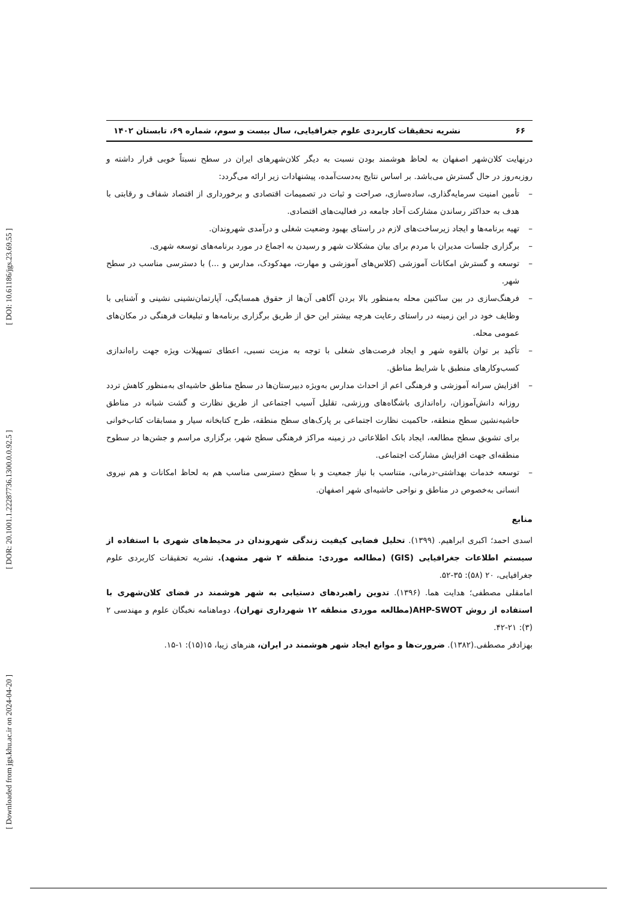[ DOI: 10.61186/jgs.23.69.55 ]
[ DOR: 20.1001.1.22287736.1300.0.0.92.5 ]
[ Downloaded from jgs.khu.ac.ir on 2024-04-20 ]
۶۶ نشریه تحقیقات کاربردی علوم جغرافیایی، سال بیست و سوم، شماره ۶۹، تابستان ۱۴۰۲
درنهایت کلان‌شهر اصفهان به لحاظ هوشمند بودن نسبت به دیگر کلان‌شهرهای ایران در سطح نسبتاً خوبی قرار داشته و روزبه‌روز در حال گسترش می‌باشد. بر اساس نتایج به‌دست‌آمده، پیشنهادات زیر ارائه می‌گردد:
– تأمین امنیت سرمایه‌گذاری، ساده‌سازی، صراحت و ثبات در تصمیمات اقتصادی و برخورداری از اقتصاد شفاف و رقابتی با هدف به حداکثر رساندن مشارکت آحاد جامعه در فعالیت‌های اقتصادی.
– تهیه برنامه‌ها و ایجاد زیرساخت‌های لازم در راستای بهبود وضعیت شغلی و درآمدی شهروندان.
– برگزاری جلسات مدیران با مردم برای بیان مشکلات شهر و رسیدن به اجماع در مورد برنامه‌های توسعه شهری.
– توسعه و گسترش امکانات آموزشی (کلاس‌های آموزشی و مهارت، مهدکودک، مدارس و ...) با دسترسی مناسب در سطح شهر.
– فرهنگ‌سازی در بین ساکنین محله به‌منظور بالا بردن آگاهی آن‌ها از حقوق همسایگی، آپارتمان‌نشینی نشینی و آشنایی با وظایف خود در این زمینه در راستای رعایت هرچه بیشتر این حق از طریق برگزاری برنامه‌ها و تبلیغات فرهنگی در مکان‌های عمومی محله.
– تأکید بر توان بالقوه شهر و ایجاد فرصت‌های شغلی با توجه به مزیت نسبی، اعطای تسهیلات ویژه جهت راه‌اندازی کسب‌وکارهای منطبق با شرایط مناطق.
– افزایش سرانه آموزشی و فرهنگی اعم از احداث مدارس به‌ویژه دبیرستان‌ها در سطح مناطق حاشیه‌ای به‌منظور کاهش تردد روزانه دانش‌آموزان، راه‌اندازی باشگاه‌های ورزشی، تقلیل آسیب اجتماعی از طریق نظارت و گشت شبانه در مناطق حاشیه‌نشین سطح منطقه، حاکمیت نظارت اجتماعی بر پارک‌های سطح منطقه، طرح کتابخانه سیار و مسابقات کتاب‌خوانی برای تشویق سطح مطالعه، ایجاد بانک اطلاعاتی در زمینه مراکز فرهنگی سطح شهر، برگزاری مراسم و جشن‌ها در سطوح منطقه‌ای جهت افزایش مشارکت اجتماعی.
– توسعه خدمات بهداشتی-درمانی، متناسب با نیاز جمعیت و با سطح دسترسی مناسب هم به لحاظ امکانات و هم نیروی انسانی به‌خصوص در مناطق و نواحی حاشیه‌ای شهر اصفهان.
منابع
اسدی احمد؛ اکبری ابراهیم. (۱۳۹۹). تحلیل فضایی کیفیت زندگی شهروندان در محیط‌های شهری با استفاده از سیستم اطلاعات جغرافیایی (GIS) (مطالعه موردی: منطقه ۲ شهر مشهد). نشریه تحقیقات کاربردی علوم جغرافیایی، ۲۰ (۵۸): ۳۵-۵۲.
امامقلی مصطفی؛ هدایت هما. (۱۳۹۶). تدوین راهبردهای دستیابی به شهر هوشمند در فضای کلان‌شهری با استفاده از روش AHP-SWOT(مطالعه موردی منطقه ۱۲ شهرداری تهران)، دوماهنامه نخبگان علوم و مهندسی ۲ (۳): ۲۱-۴۲.
بهزادفر مصطفی.(۱۳۸۲). ضرورت‌ها و موانع ایجاد شهر هوشمند در ایران، هنرهای زیبا، ۱۵(۱۵): ۱-۱۵.